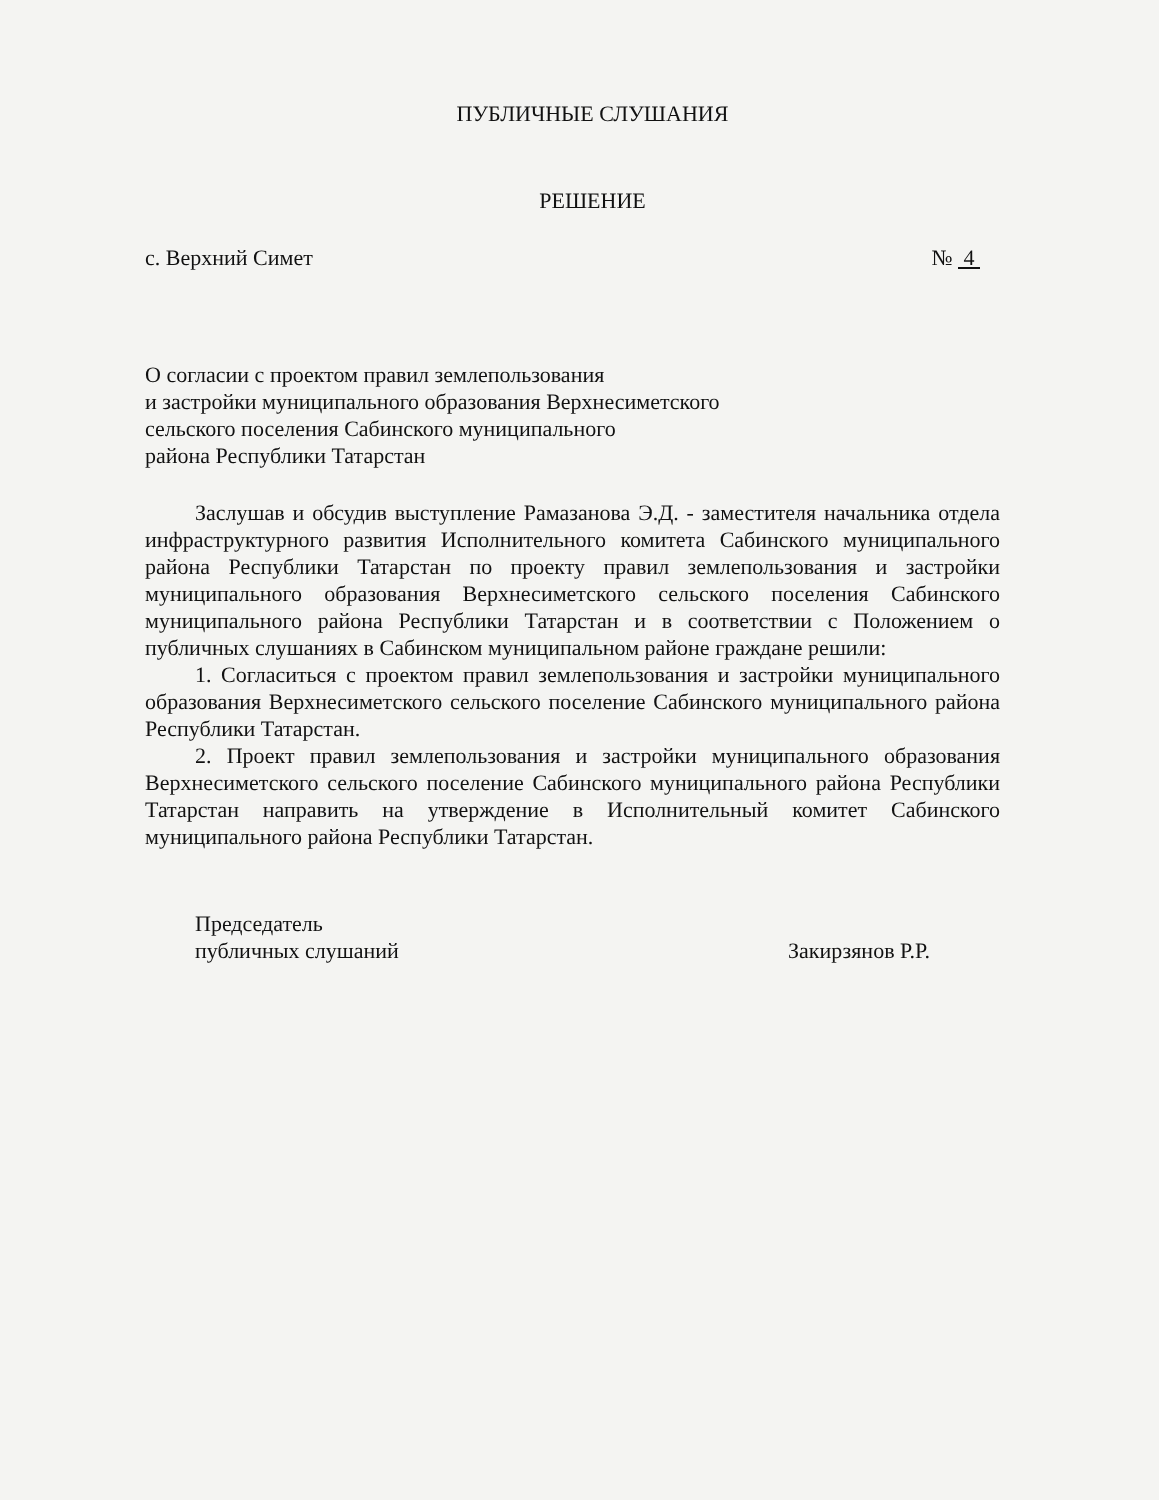ПУБЛИЧНЫЕ СЛУШАНИЯ
РЕШЕНИЕ
с. Верхний Симет № 4
О согласии с проектом правил землепользования
и застройки муниципального образования Верхнесиметского
сельского поселения Сабинского муниципального
района Республики Татарстан
Заслушав и обсудив выступление Рамазанова Э.Д. - заместителя начальника отдела инфраструктурного развития Исполнительного комитета Сабинского муниципального района Республики Татарстан по проекту правил землепользования и застройки муниципального образования Верхнесиметского сельского поселения Сабинского муниципального района Республики Татарстан и в соответствии с Положением о публичных слушаниях в Сабинском муниципальном районе граждане решили:
1. Согласиться с проектом правил землепользования и застройки муниципального образования Верхнесиметского сельского поселение Сабинского муниципального района Республики Татарстан.
2. Проект правил землепользования и застройки муниципального образования Верхнесиметского сельского поселение Сабинского муниципального района Республики Татарстан направить на утверждение в Исполнительный комитет Сабинского муниципального района Республики Татарстан.
Председатель
публичных слушаний Закирзянов Р.Р.